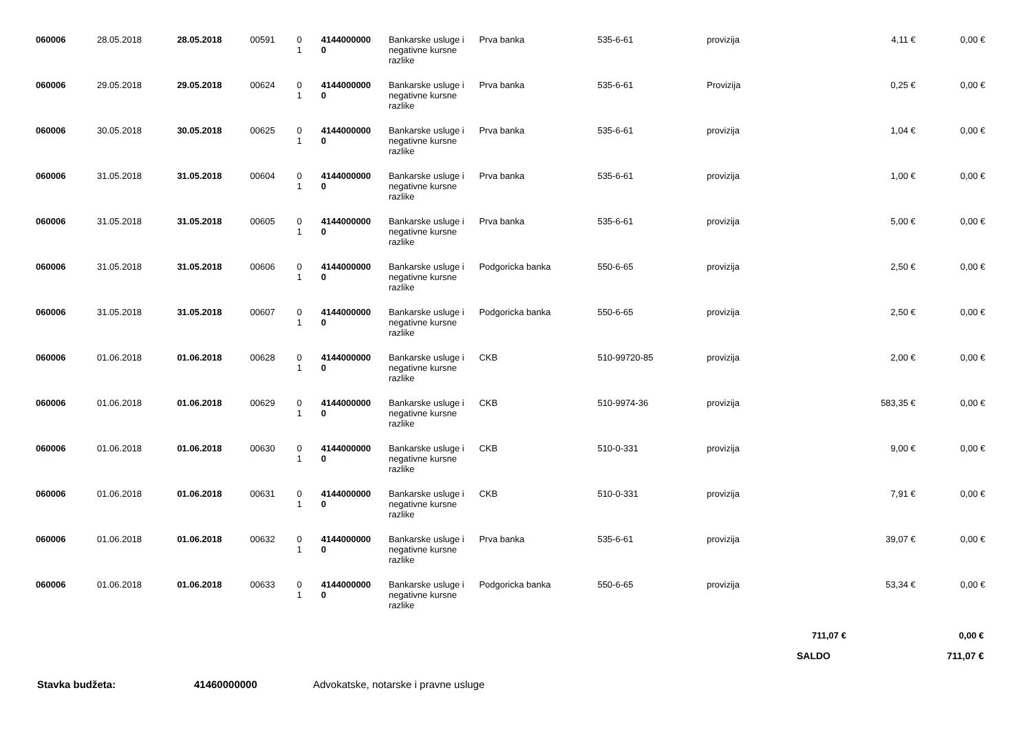| 060006 | 28.05.2018 | 28.05.2018 | 00591 | 0 1 | 4144000000 0 | Bankarske usluge i negativne kursne razlike | Prva banka | 535-6-61 | provizija | 4,11 € | 0,00 € |
| 060006 | 29.05.2018 | 29.05.2018 | 00624 | 0 1 | 4144000000 0 | Bankarske usluge i negativne kursne razlike | Prva banka | 535-6-61 | Provizija | 0,25 € | 0,00 € |
| 060006 | 30.05.2018 | 30.05.2018 | 00625 | 0 1 | 4144000000 0 | Bankarske usluge i negativne kursne razlike | Prva banka | 535-6-61 | provizija | 1,04 € | 0,00 € |
| 060006 | 31.05.2018 | 31.05.2018 | 00604 | 0 1 | 4144000000 0 | Bankarske usluge i negativne kursne razlike | Prva banka | 535-6-61 | provizija | 1,00 € | 0,00 € |
| 060006 | 31.05.2018 | 31.05.2018 | 00605 | 0 1 | 4144000000 0 | Bankarske usluge i negativne kursne razlike | Prva banka | 535-6-61 | provizija | 5,00 € | 0,00 € |
| 060006 | 31.05.2018 | 31.05.2018 | 00606 | 0 1 | 4144000000 0 | Bankarske usluge i negativne kursne razlike | Podgoricka banka | 550-6-65 | provizija | 2,50 € | 0,00 € |
| 060006 | 31.05.2018 | 31.05.2018 | 00607 | 0 1 | 4144000000 0 | Bankarske usluge i negativne kursne razlike | Podgoricka banka | 550-6-65 | provizija | 2,50 € | 0,00 € |
| 060006 | 01.06.2018 | 01.06.2018 | 00628 | 0 1 | 4144000000 0 | Bankarske usluge i negativne kursne razlike | CKB | 510-99720-85 | provizija | 2,00 € | 0,00 € |
| 060006 | 01.06.2018 | 01.06.2018 | 00629 | 0 1 | 4144000000 0 | Bankarske usluge i negativne kursne razlike | CKB | 510-9974-36 | provizija | 583,35 € | 0,00 € |
| 060006 | 01.06.2018 | 01.06.2018 | 00630 | 0 1 | 4144000000 0 | Bankarske usluge i negativne kursne razlike | CKB | 510-0-331 | provizija | 9,00 € | 0,00 € |
| 060006 | 01.06.2018 | 01.06.2018 | 00631 | 0 1 | 4144000000 0 | Bankarske usluge i negativne kursne razlike | CKB | 510-0-331 | provizija | 7,91 € | 0,00 € |
| 060006 | 01.06.2018 | 01.06.2018 | 00632 | 0 1 | 4144000000 0 | Bankarske usluge i negativne kursne razlike | Prva banka | 535-6-61 | provizija | 39,07 € | 0,00 € |
| 060006 | 01.06.2018 | 01.06.2018 | 00633 | 0 1 | 4144000000 0 | Bankarske usluge i negativne kursne razlike | Podgoricka banka | 550-6-65 | provizija | 53,34 € | 0,00 € |
711,07 € 0,00 €
SALDO 711,07 €
Stavka budžeta: 41460000000 Advokatske, notarske i pravne usluge